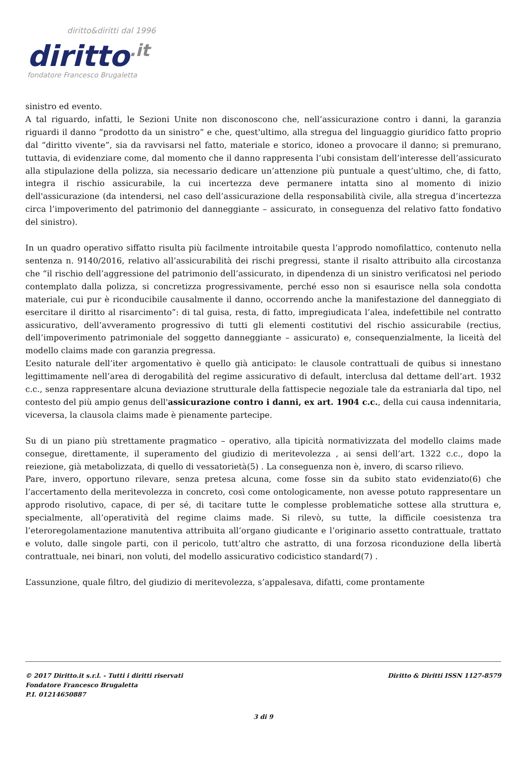diritto&diritti dal 1996
diritto.it
fondatore Francesco Brugaletta
sinistro ed evento.
A tal riguardo, infatti, le Sezioni Unite non disconoscono che, nell’assicurazione contro i danni, la garanzia riguardi il danno “prodotto da un sinistro” e che, quest'ultimo, alla stregua del linguaggio giuridico fatto proprio dal “diritto vivente”, sia da ravvisarsi nel fatto, materiale e storico, idoneo a provocare il danno; si premurano, tuttavia, di evidenziare come, dal momento che il danno rappresenta l’ubi consistam dell’interesse dell’assicurato alla stipulazione della polizza, sia necessario dedicare un’attenzione più puntuale a quest’ultimo, che, di fatto, integra il rischio assicurabile, la cui incertezza deve permanere intatta sino al momento di inizio dell'assicurazione (da intendersi, nel caso dell’assicurazione della responsabilità civile, alla stregua d’incertezza circa l’impoverimento del patrimonio del danneggiante – assicurato, in conseguenza del relativo fatto fondativo del sinistro).
In un quadro operativo siffatto risulta più facilmente introitabile questa l’approdo nomofilattico, contenuto nella sentenza n. 9140/2016, relativo all’assicurabilità dei rischi pregressi, stante il risalto attribuito alla circostanza che “il rischio dell’aggressione del patrimonio dell’assicurato, in dipendenza di un sinistro verificatosi nel periodo contemplato dalla polizza, si concretizza progressivamente, perché esso non si esaurisce nella sola condotta materiale, cui pur è riconducibile causalmente il danno, occorrendo anche la manifestazione del danneggiato di esercitare il diritto al risarcimento”: di tal guisa, resta, di fatto, impregiudicata l’alea, indefettibile nel contratto assicurativo, dell’avveramento progressivo di tutti gli elementi costitutivi del rischio assicurabile (rectius, dell’impoverimento patrimoniale del soggetto danneggiante – assicurato) e, consequenzialmente, la liceità del modello claims made con garanzia pregressa.
L’esito naturale dell’iter argomentativo è quello già anticipato: le clausole contrattuali de quibus si innestano legittimamente nell’area di derogabilità del regime assicurativo di default, interclusa dal dettame dell’art. 1932 c.c., senza rappresentare alcuna deviazione strutturale della fattispecie negoziale tale da estraniarla dal tipo, nel contesto del più ampio genus dell'assicurazione contro i danni, ex art. 1904 c.c., della cui causa indennitaria, viceversa, la clausola claims made è pienamente partecipe.
Su di un piano più strettamente pragmatico – operativo, alla tipicità normativizzata del modello claims made consegue, direttamente, il superamento del giudizio di meritevolezza , ai sensi dell’art. 1322 c.c., dopo la reiezione, già metabolizzata, di quello di vessatorietà(5) . La conseguenza non è, invero, di scarso rilievo.
Pare, invero, opportuno rilevare, senza pretesa alcuna, come fosse sin da subito stato evidenziato(6) che l’accertamento della meritevolezza in concreto, così come ontologicamente, non avesse potuto rappresentare un approdo risolutivo, capace, di per sé, di tacitare tutte le complesse problematiche sottese alla struttura e, specialmente, all’operatività del regime claims made. Si rilevò, su tutte, la difficile coesistenza tra l’eteroregolamentazione manutentiva attribuita all’organo giudicante e l’originario assetto contrattuale, trattato e voluto, dalle singole parti, con il pericolo, tutt’altro che astratto, di una forzosa riconduzione della libertà contrattuale, nei binari, non voluti, del modello assicurativo codicistico standard(7) .
L’assunzione, quale filtro, del giudizio di meritevolezza, s’appalesava, difatti, come prontamente
© 2017 Diritto.it s.r.l. - Tutti i diritti riservati
Fondatore Francesco Brugaletta
P.I. 01214650887
Diritto & Diritti ISSN 1127-8579
3 di 9